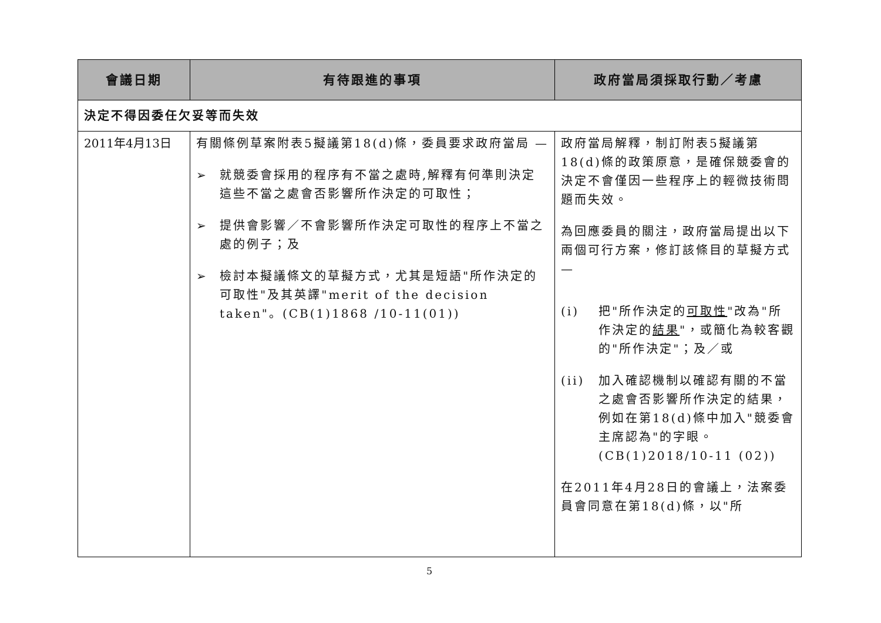| 會議日期 | 有待跟進的事項 | 政府當局須採取行動／考慮 |
| --- | --- | --- |
| 決定不得因委任欠妥等而失效 | | |
| 2011年4月13日 | 有關條例草案附表5擬議第18(d)條，委員要求政府當局 — ➢ 就競委會採用的程序有不當之處時,解釋有何準則決定這些不當之處會否影響所作決定的可取性； ➢ 提供會影響／不會影響所作決定可取性的程序上不當之處的例子；及 ➢ 檢討本擬議條文的草擬方式，尤其是短語"所作決定的可取性"及其英譯"merit of the decision taken"。(CB(1)1868 /10-11(01)) | 政府當局解釋，制訂附表5擬議第18(d)條的政策原意，是確保競委會的決定不會僅因一些程序上的輕微技術問題而失效。 為回應委員的關注，政府當局提出以下兩個可行方案，修訂該條目的草擬方式 — (i) 把"所作決定的 可取性 "改為"所作決定的 結果 "，或簡化為較客觀的"所作決定"；及／或 (ii) 加入確認機制以確認有關的不當之處會否影響所作決定的結果，例如在第18(d)條中加入"競委會主席認為"的字眼。(CB(1)2018/10-11 (02)) 在2011年4月28日的會議上，法案委員會同意在第18(d)條，以"所 |
5